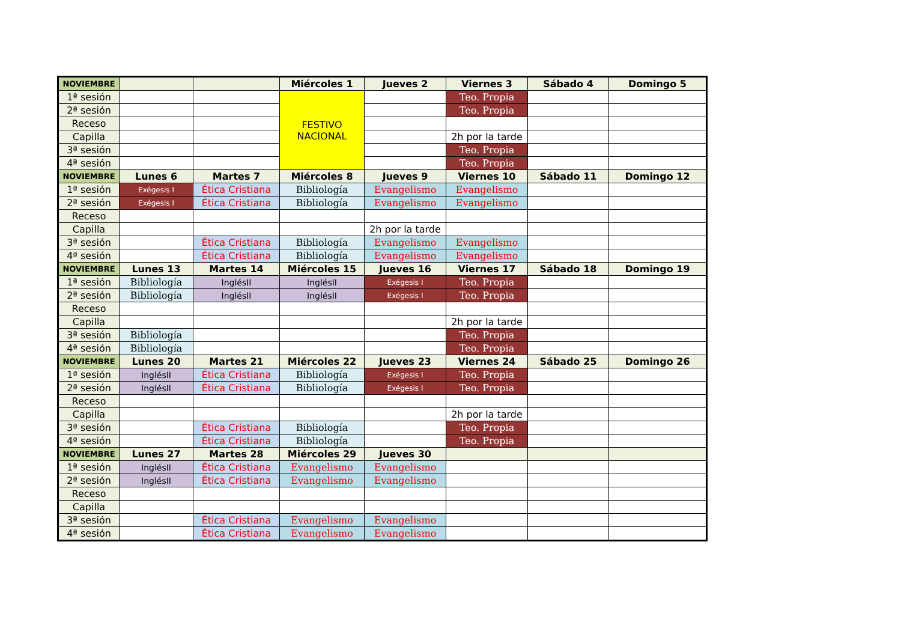| NOVIEMBRE | | | Miércoles 1 | Jueves 2 | Viernes 3 | Sábado 4 | Domingo 5 |
| --- | --- | --- | --- | --- | --- | --- | --- |
| 1ª sesión | | | FESTIVO NACIONAL | | Teo. Propia | | |
| 2ª sesión | | | | | Teo. Propia | | |
| Receso | | | | | | | |
| Capilla | | | | | 2h por la tarde | | |
| 3ª sesión | | | | | Teo. Propia | | |
| 4ª sesión | | | | | Teo. Propia | | |
| NOVIEMBRE | Lunes 6 | Martes 7 | Miércoles 8 | Jueves 9 | Viernes 10 | Sábado 11 | Domingo 12 |
| 1ª sesión | Exégesis I | Ética Cristiana | Bibliología | Evangelismo | Evangelismo | | |
| 2ª sesión | Exégesis I | Ética Cristiana | Bibliología | Evangelismo | Evangelismo | | |
| Receso | | | | | | | |
| Capilla | | | | 2h por la tarde | | | |
| 3ª sesión | | Ética Cristiana | Bibliología | Evangelismo | Evangelismo | | |
| 4ª sesión | | Ética Cristiana | Bibliología | Evangelismo | Evangelismo | | |
| NOVIEMBRE | Lunes 13 | Martes 14 | Miércoles 15 | Jueves 16 | Viernes 17 | Sábado 18 | Domingo 19 |
| 1ª sesión | Bibliología | InglésII | InglésII | Exégesis I | Teo. Propia | | |
| 2ª sesión | Bibliología | InglésII | InglésII | Exégesis I | Teo. Propia | | |
| Receso | | | | | | | |
| Capilla | | | | | 2h por la tarde | | |
| 3ª sesión | Bibliología | | | | Teo. Propia | | |
| 4ª sesión | Bibliología | | | | Teo. Propia | | |
| NOVIEMBRE | Lunes 20 | Martes 21 | Miércoles 22 | Jueves 23 | Viernes 24 | Sábado 25 | Domingo 26 |
| 1ª sesión | InglésII | Ética Cristiana | Bibliología | Exégesis I | Teo. Propia | | |
| 2ª sesión | InglésII | Ética Cristiana | Bibliología | Exégesis I | Teo. Propia | | |
| Receso | | | | | | | |
| Capilla | | | | | 2h por la tarde | | |
| 3ª sesión | | Ética Cristiana | Bibliología | | Teo. Propia | | |
| 4ª sesión | | Ética Cristiana | Bibliología | | Teo. Propia | | |
| NOVIEMBRE | Lunes 27 | Martes 28 | Miércoles 29 | Jueves 30 | | | |
| 1ª sesión | InglésII | Ética Cristiana | Evangelismo | Evangelismo | | | |
| 2ª sesión | InglésII | Ética Cristiana | Evangelismo | Evangelismo | | | |
| Receso | | | | | | | |
| Capilla | | | | | | | |
| 3ª sesión | | Ética Cristiana | Evangelismo | Evangelismo | | | |
| 4ª sesión | | Ética Cristiana | Evangelismo | Evangelismo | | | |